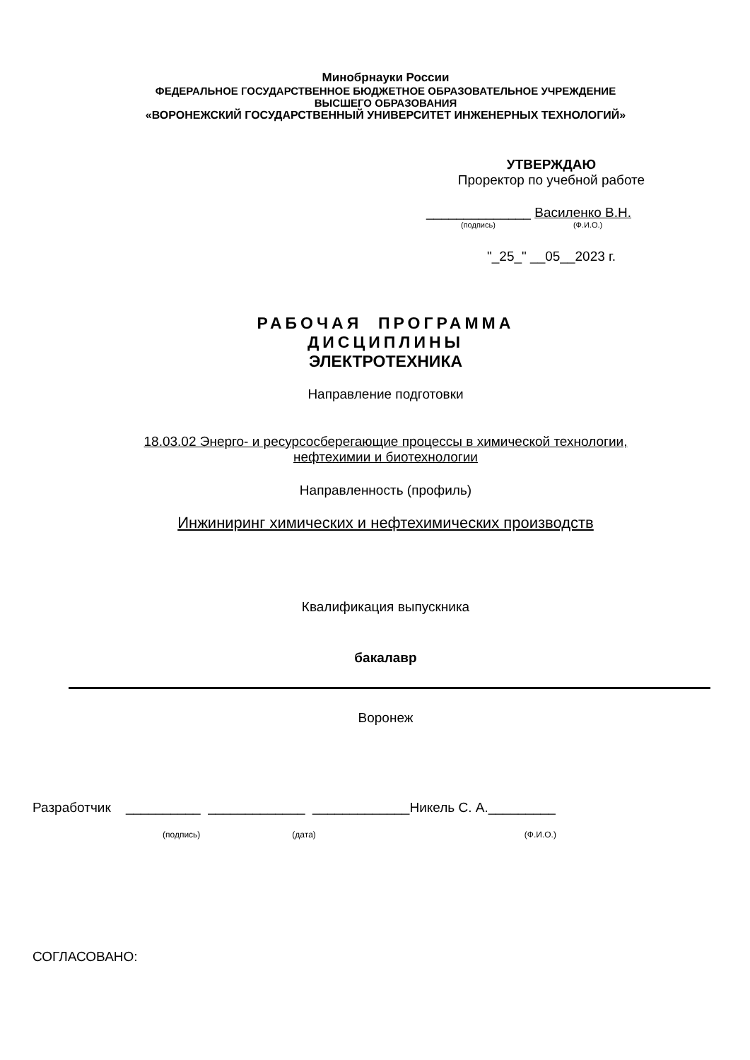Минобрнауки России
ФЕДЕРАЛЬНОЕ ГОСУДАРСТВЕННОЕ БЮДЖЕТНОЕ ОБРАЗОВАТЕЛЬНОЕ УЧРЕЖДЕНИЕ
ВЫСШЕГО ОБРАЗОВАНИЯ
«ВОРОНЕЖСКИЙ ГОСУДАРСТВЕННЫЙ УНИВЕРСИТЕТ ИНЖЕНЕРНЫХ ТЕХНОЛОГИЙ»
УТВЕРЖДАЮ
Проректор по учебной работе
______________ Василенко В.Н.
(подпись) (Ф.И.О.)
"_25_" __05__2023 г.
РАБОЧАЯ ПРОГРАММА
ДИСЦИПЛИНЫ
ЭЛЕКТРОТЕХНИКА
Направление подготовки
18.03.02 Энерго- и ресурсосберегающие процессы в химической технологии,
нефтехимии и биотехнологии
Направленность (профиль)
Инжиниринг химических и нефтехимических производств
Квалификация выпускника
бакалавр
Воронеж
Разработчик __________ _____________ _____________Никель С. А._________
(подпись) (дата) (Ф.И.О.)
СОГЛАСОВАНО: